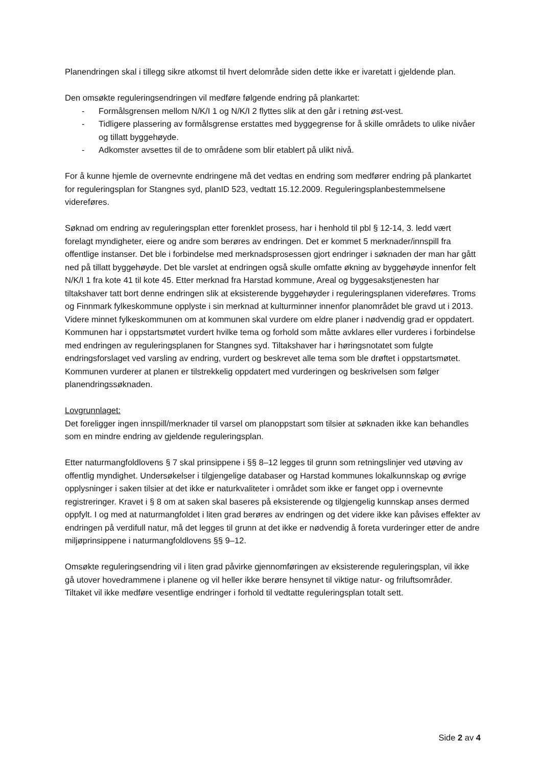Planendringen skal i tillegg sikre atkomst til hvert delområde siden dette ikke er ivaretatt i gjeldende plan.
Den omsøkte reguleringsendringen vil medføre følgende endring på plankartet:
- Formålsgrensen mellom N/K/I 1 og N/K/I 2 flyttes slik at den går i retning øst-vest.
- Tidligere plassering av formålsgrense erstattes med byggegrense for å skille områdets to ulike nivåer og tillatt byggehøyde.
- Adkomster avsettes til de to områdene som blir etablert på ulikt nivå.
For å kunne hjemle de overnevnte endringene må det vedtas en endring som medfører endring på plankartet for reguleringsplan for Stangnes syd, planID 523, vedtatt 15.12.2009. Reguleringsplanbestemmelsene videreføres.
Søknad om endring av reguleringsplan etter forenklet prosess, har i henhold til pbl § 12-14, 3. ledd vært forelagt myndigheter, eiere og andre som berøres av endringen. Det er kommet 5 merknader/innspill fra offentlige instanser. Det ble i forbindelse med merknadsprosessen gjort endringer i søknaden der man har gått ned på tillatt byggehøyde. Det ble varslet at endringen også skulle omfatte økning av byggehøyde innenfor felt N/K/I 1 fra kote 41 til kote 45. Etter merknad fra Harstad kommune, Areal og byggesakstjenesten har tiltakshaver tatt bort denne endringen slik at eksisterende byggehøyder i reguleringsplanen videreføres. Troms og Finnmark fylkeskommune opplyste i sin merknad at kulturminner innenfor planområdet ble gravd ut i 2013. Videre minnet fylkeskommunen om at kommunen skal vurdere om eldre planer i nødvendig grad er oppdatert. Kommunen har i oppstartsmøtet vurdert hvilke tema og forhold som måtte avklares eller vurderes i forbindelse med endringen av reguleringsplanen for Stangnes syd. Tiltakshaver har i høringsnotatet som fulgte endringsforslaget ved varsling av endring, vurdert og beskrevet alle tema som ble drøftet i oppstartsmøtet. Kommunen vurderer at planen er tilstrekkelig oppdatert med vurderingen og beskrivelsen som følger planendringssøknaden.
Lovgrunnlaget:
Det foreligger ingen innspill/merknader til varsel om planoppstart som tilsier at søknaden ikke kan behandles som en mindre endring av gjeldende reguleringsplan.
Etter naturmangfoldlovens § 7 skal prinsippene i §§ 8–12 legges til grunn som retningslinjer ved utøving av offentlig myndighet. Undersøkelser i tilgjengelige databaser og Harstad kommunes lokalkunnskap og øvrige opplysninger i saken tilsier at det ikke er naturkvaliteter i området som ikke er fanget opp i overnevnte registreringer. Kravet i § 8 om at saken skal baseres på eksisterende og tilgjengelig kunnskap anses dermed oppfylt. I og med at naturmangfoldet i liten grad berøres av endringen og det videre ikke kan påvises effekter av endringen på verdifull natur, må det legges til grunn at det ikke er nødvendig å foreta vurderinger etter de andre miljøprinsippene i naturmangfoldlovens §§ 9–12.
Omsøkte reguleringsendring vil i liten grad påvirke gjennomføringen av eksisterende reguleringsplan, vil ikke gå utover hovedrammene i planene og vil heller ikke berøre hensynet til viktige natur- og friluftsområder. Tiltaket vil ikke medføre vesentlige endringer i forhold til vedtatte reguleringsplan totalt sett.
Side 2 av 4